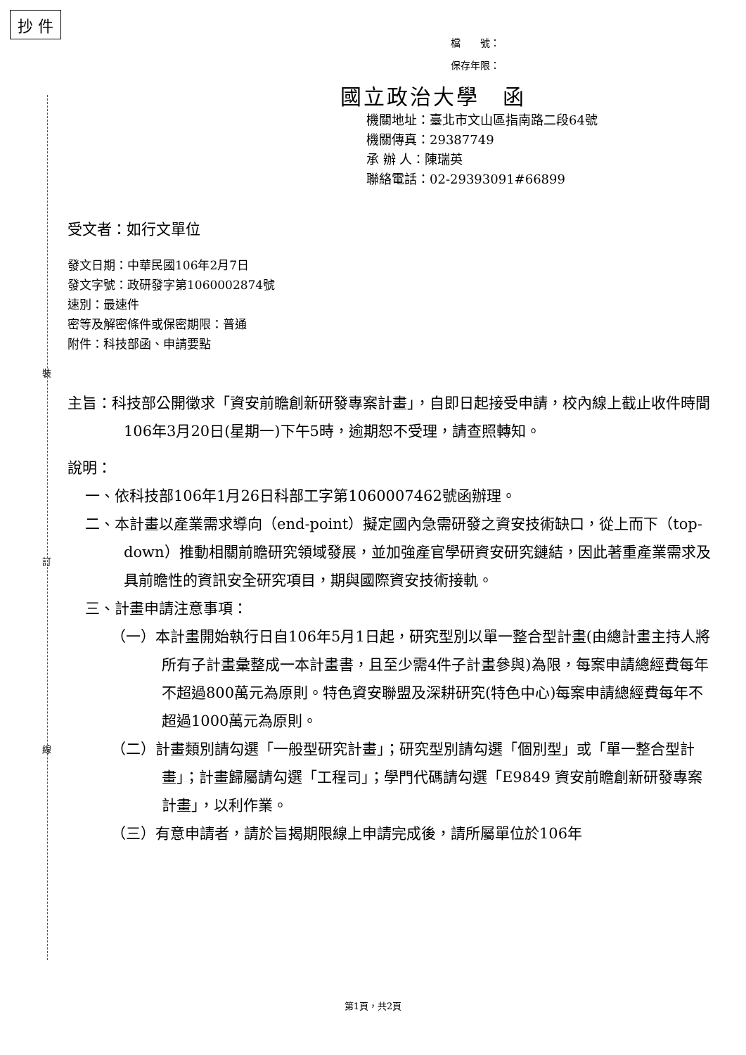抄 件
裝
訂
線
檔　　號：
保存年限：
國立政治大學　函
機關地址：臺北市文山區指南路二段64號
機關傳真：29387749
承 辦 人：陳瑞英
聯絡電話：02-29393091#66899
受文者：如行文單位
發文日期：中華民國106年2月7日
發文字號：政研發字第1060002874號
速別：最速件
密等及解密條件或保密期限：普通
附件：科技部函、申請要點
主旨：科技部公開徵求「資安前瞻創新研發專案計畫」，自即日起接受申請，校內線上截止收件時間106年3月20日(星期一)下午5時，逾期恕不受理，請查照轉知。
說明：
一、依科技部106年1月26日科部工字第1060007462號函辦理。
二、本計畫以產業需求導向（end-point）擬定國內急需研發之資安技術缺口，從上而下（top-down）推動相關前瞻研究領域發展，並加強產官學研資安研究鏈結，因此著重產業需求及具前瞻性的資訊安全研究項目，期與國際資安技術接軌。
三、計畫申請注意事項：
（一）本計畫開始執行日自106年5月1日起，研究型別以單一整合型計畫(由總計畫主持人將所有子計畫彙整成一本計畫書，且至少需4件子計畫參與)為限，每案申請總經費每年不超過800萬元為原則。特色資安聯盟及深耕研究(特色中心)每案申請總經費每年不超過1000萬元為原則。
（二）計畫類別請勾選「一般型研究計畫」；研究型別請勾選「個別型」或「單一整合型計畫」；計畫歸屬請勾選「工程司」；學門代碼請勾選「E9849 資安前瞻創新研發專案計畫」，以利作業。
（三）有意申請者，請於旨揭期限線上申請完成後，請所屬單位於106年
第1頁，共2頁